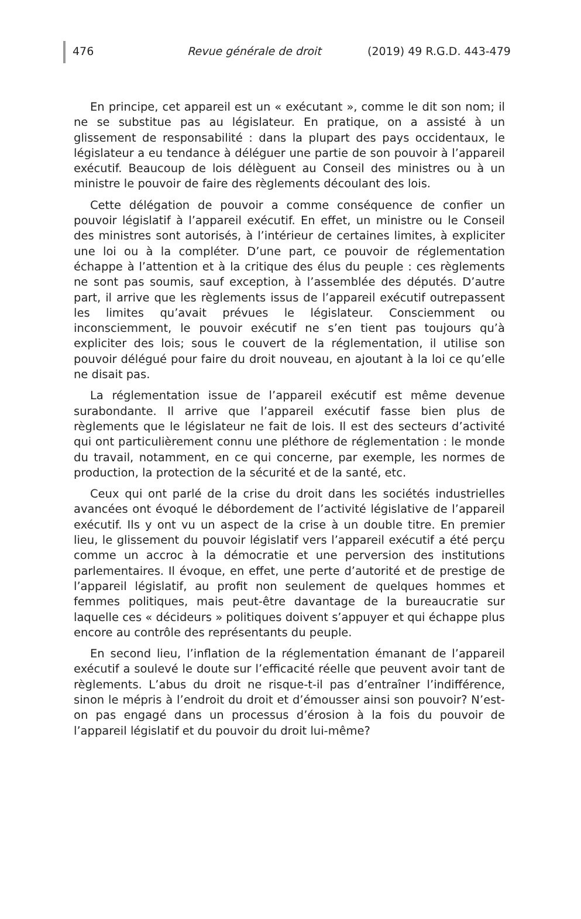476 Revue générale de droit (2019) 49 R.G.D. 443-479
En principe, cet appareil est un « exécutant », comme le dit son nom; il ne se substitue pas au législateur. En pratique, on a assisté à un glissement de responsabilité : dans la plupart des pays occidentaux, le législateur a eu tendance à déléguer une partie de son pouvoir à l’appareil exécutif. Beaucoup de lois délèguent au Conseil des ministres ou à un ministre le pouvoir de faire des règlements découlant des lois.
Cette délégation de pouvoir a comme conséquence de confier un pouvoir législatif à l’appareil exécutif. En effet, un ministre ou le Conseil des ministres sont autorisés, à l’intérieur de certaines limites, à expliciter une loi ou à la compléter. D’une part, ce pouvoir de réglementation échappe à l’attention et à la critique des élus du peuple : ces règlements ne sont pas soumis, sauf exception, à l’assemblée des députés. D’autre part, il arrive que les règlements issus de l’appareil exécutif outrepassent les limites qu’avait prévues le législateur. Consciemment ou inconsciemment, le pouvoir exécutif ne s’en tient pas toujours qu’à expliciter des lois; sous le couvert de la réglementation, il utilise son pouvoir délégué pour faire du droit nouveau, en ajoutant à la loi ce qu’elle ne disait pas.
La réglementation issue de l’appareil exécutif est même devenue surabondante. Il arrive que l’appareil exécutif fasse bien plus de règlements que le législateur ne fait de lois. Il est des secteurs d’activité qui ont particulièrement connu une pléthore de réglementation : le monde du travail, notamment, en ce qui concerne, par exemple, les normes de production, la protection de la sécurité et de la santé, etc.
Ceux qui ont parlé de la crise du droit dans les sociétés industrielles avancées ont évoqué le débordement de l’activité législative de l’appareil exécutif. Ils y ont vu un aspect de la crise à un double titre. En premier lieu, le glissement du pouvoir législatif vers l’appareil exécutif a été perçu comme un accroc à la démocratie et une perversion des institutions parlementaires. Il évoque, en effet, une perte d’autorité et de prestige de l’appareil législatif, au profit non seulement de quelques hommes et femmes politiques, mais peut-être davantage de la bureaucratie sur laquelle ces « décideurs » politiques doivent s’appuyer et qui échappe plus encore au contrôle des représentants du peuple.
En second lieu, l’inflation de la réglementation émanant de l’appareil exécutif a soulevé le doute sur l’efficacité réelle que peuvent avoir tant de règlements. L’abus du droit ne risque-t-il pas d’entraîner l’indifférence, sinon le mépris à l’endroit du droit et d’émousser ainsi son pouvoir? N’est-on pas engagé dans un processus d’érosion à la fois du pouvoir de l’appareil législatif et du pouvoir du droit lui-même?